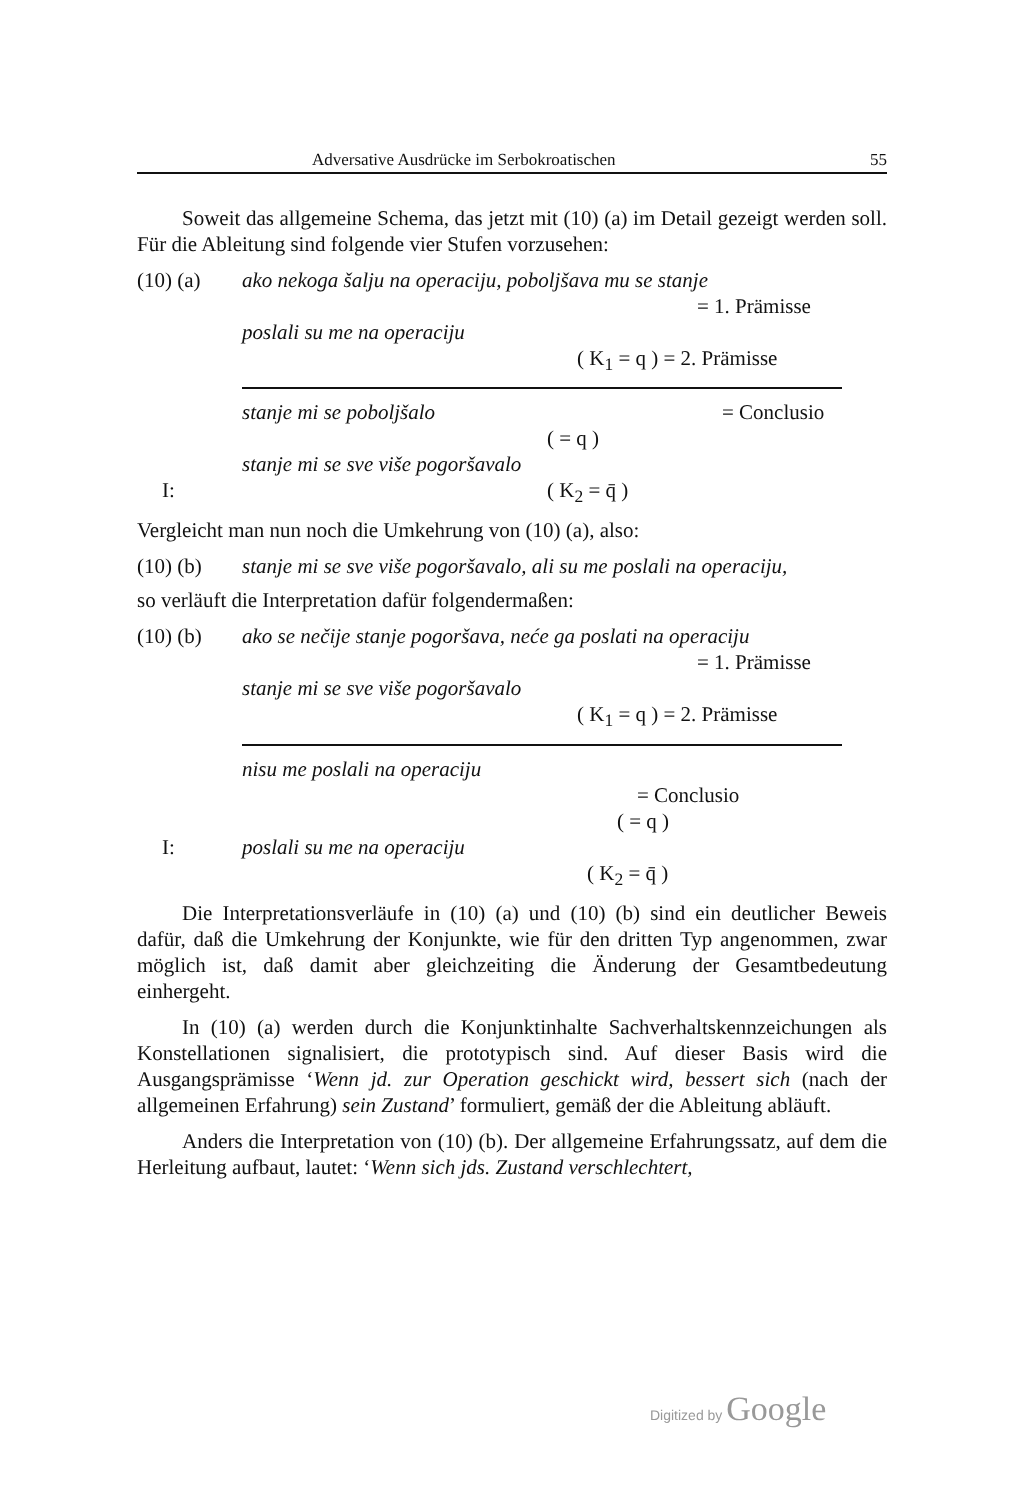Adversative Ausdrücke im Serbokroatischen 55
Soweit das allgemeine Schema, das jetzt mit (10) (a) im Detail gezeigt werden soll. Für die Ableitung sind folgende vier Stufen vorzusehen:
(10) (a) ako nekoga šalju na operaciju, poboljšava mu se stanje
= 1. Prämisse
poslali su me na operaciju
( K<sub>1</sub> = q ) = 2. Prämisse
stanje mi se poboljšalo = Conclusio
( = q )
stanje mi se sve više pogoršavalo
I: ( K<sub>2</sub> = q̄ )
Vergleicht man nun noch die Umkehrung von (10) (a), also:
(10) (b) stanje mi se sve više pogoršavalo, ali su me poslali na operaciju,
so verläuft die Interpretation dafür folgendermaßen:
(10) (b) ako se nečije stanje pogoršava, neće ga poslati na operaciju
= 1. Prämisse
stanje mi se sve više pogoršavalo
( K<sub>1</sub> = q ) = 2. Prämisse
nisu me poslali na operaciju
= Conclusio
( = q )
I: poslali su me na operaciju
( K<sub>2</sub> = q̄ )
Die Interpretationsverläufe in (10) (a) und (10) (b) sind ein deutlicher Beweis dafür, daß die Umkehrung der Konjunkte, wie für den dritten Typ angenommen, zwar möglich ist, daß damit aber gleichzeiting die Änderung der Gesamtbedeutung einhergeht.
In (10) (a) werden durch die Konjunktinhalte Sachverhaltskennzeichungen als Konstellationen signalisiert, die prototypisch sind. Auf dieser Basis wird die Ausgangsprämisse ‘Wenn jd. zur Operation geschickt wird, bessert sich (nach der allgemeinen Erfahrung) sein Zustand’ formuliert, gemäß der die Ableitung abläuft.
Anders die Interpretation von (10) (b). Der allgemeine Erfahrungssatz, auf dem die Herleitung aufbaut, lautet: ‘Wenn sich jds. Zustand verschlechtert,
Digitized by Google